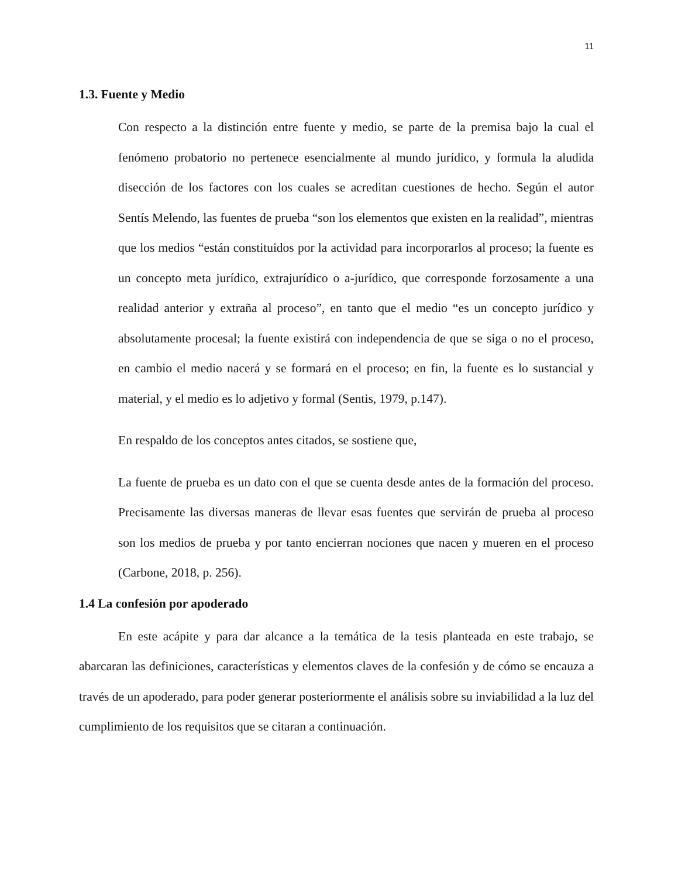11
1.3. Fuente y Medio
Con respecto a la distinción entre fuente y medio, se parte de la premisa bajo la cual el fenómeno probatorio no pertenece esencialmente al mundo jurídico, y formula la aludida disección de los factores con los cuales se acreditan cuestiones de hecho. Según el autor Sentís Melendo, las fuentes de prueba “son los elementos que existen en la realidad”, mientras que los medios “están constituidos por la actividad para incorporarlos al proceso; la fuente es un concepto meta jurídico, extrajurídico o a-jurídico, que corresponde forzosamente a una realidad anterior y extraña al proceso”, en tanto que el medio “es un concepto jurídico y absolutamente procesal; la fuente existirá con independencia de que se siga o no el proceso, en cambio el medio nacerá y se formará en el proceso; en fin, la fuente es lo sustancial y material, y el medio es lo adjetivo y formal (Sentis, 1979, p.147).
En respaldo de los conceptos antes citados, se sostiene que,
La fuente de prueba es un dato con el que se cuenta desde antes de la formación del proceso. Precisamente las diversas maneras de llevar esas fuentes que servirán de prueba al proceso son los medios de prueba y por tanto encierran nociones que nacen y mueren en el proceso (Carbone, 2018, p. 256).
1.4 La confesión por apoderado
En este acápite y para dar alcance a la temática de la tesis planteada en este trabajo, se abarcaran las definiciones, características y elementos claves de la confesión y de cómo se encauza a través de un apoderado, para poder generar posteriormente el análisis sobre su inviabilidad a la luz del cumplimiento de los requisitos que se citaran a continuación.